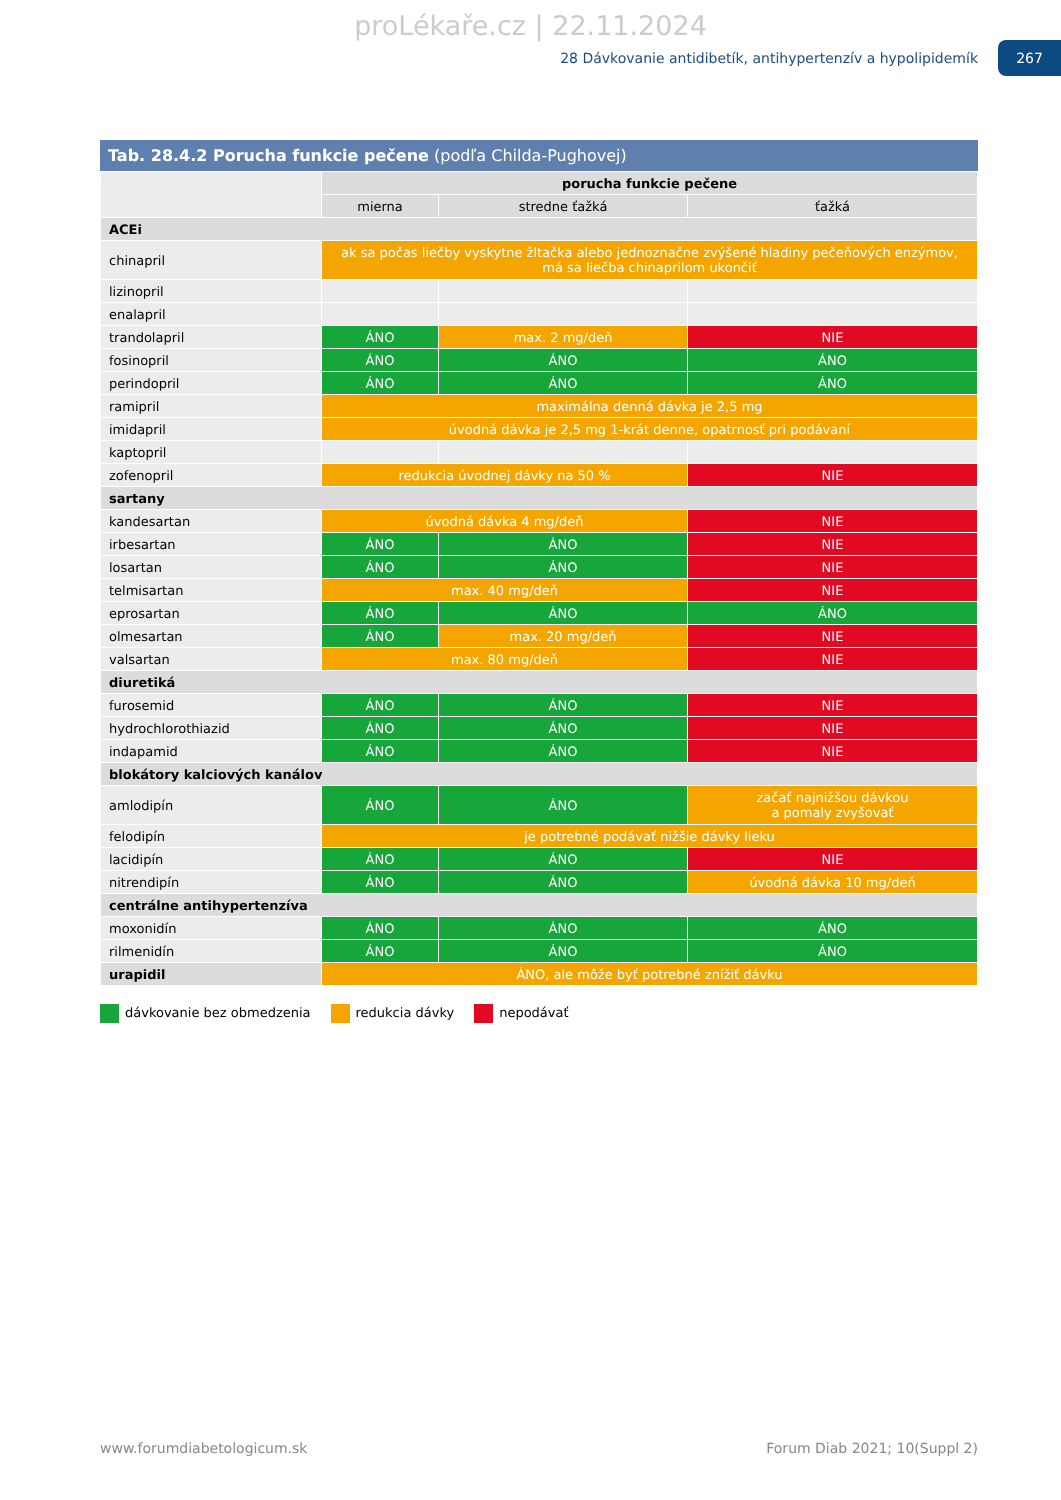proLékaře.cz | 22.11.2024
28 Dávkovanie antidibetík, antihypertenzív a hypolipidemík 267
Tab. 28.4.2 Porucha funkcie pečene (podľa Childa-Pughovej)
| | porucha funkcie pečene | | |
| --- | --- | --- | --- |
| | mierna | stredne ťažká | ťažká |
| ACEi | | | |
| chinapril | ak sa počas liečby vyskytne žltačka alebo jednoznačne zvýšené hladiny pečeňových enzýmov, má sa liečba chinaprilom ukončiť | | |
| lizinopril | | | |
| enalapril | | | |
| trandolapril | ÁNO | max. 2 mg/deň | NIE |
| fosinopril | ÁNO | ÁNO | ÁNO |
| perindopril | ÁNO | ÁNO | ÁNO |
| ramipril | maximálna denná dávka je 2,5 mg | | |
| imidapril | úvodná dávka je 2,5 mg 1-krát denne, opatrnosť pri podávaní | | |
| kaptopril | | | |
| zofenopril | redukcia úvodnej dávky na 50 % | | NIE |
| sartany | | | |
| kandesartan | úvodná dávka 4 mg/deň | | NIE |
| irbesartan | ÁNO | ÁNO | NIE |
| losartan | ÁNO | ÁNO | NIE |
| telmisartan | max. 40 mg/deň | | NIE |
| eprosartan | ÁNO | ÁNO | ÁNO |
| olmesartan | ÁNO | max. 20 mg/deň | NIE |
| valsartan | max. 80 mg/deň | | NIE |
| diuretiká | | | |
| furosemid | ÁNO | ÁNO | NIE |
| hydrochlorothiazid | ÁNO | ÁNO | NIE |
| indapamid | ÁNO | ÁNO | NIE |
| blokátory kalciových kanálov | | | |
| amlodipín | ÁNO | ÁNO | začať najnižšou dávkou a pomaly zvyšovať |
| felodipín | je potrebné podávať nižšie dávky lieku | | |
| lacidipín | ÁNO | ÁNO | NIE |
| nitrendipín | ÁNO | ÁNO | úvodná dávka 10 mg/deň |
| centrálne antihypertenzíva | | | |
| moxonidín | ÁNO | ÁNO | ÁNO |
| rilmenidín | ÁNO | ÁNO | ÁNO |
| urapidil | ÁNO, ale môže byť potrebné znížiť dávku | | |
dávkovanie bez obmedzenia redukcia dávky nepodávať
www.forumdiabetologicum.sk Forum Diab 2021; 10(Suppl 2)